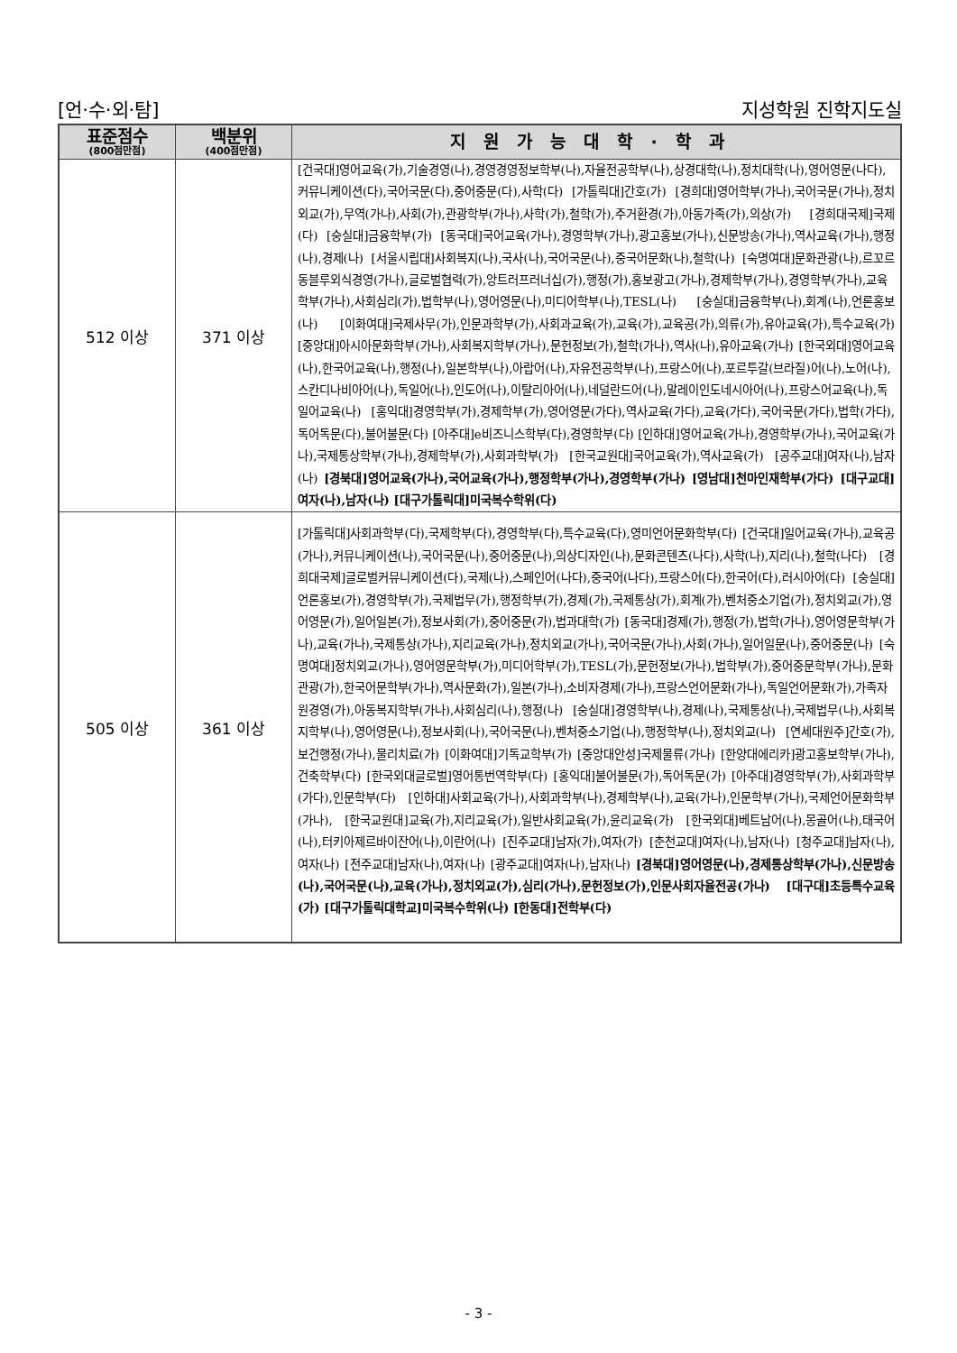[언·수·외·탐] 지성학원 진학지도실
| 표준점수 (800점만점) | 백분위 (400점만점) | 지원가능대학·학과 |
| --- | --- | --- |
| 512 이상 | 371 이상 | [건국대]영어교육(가),기술경영(나),경영경영정보학부(나),자율전공학부(나),상경대학(나),정치대학(나),영어영문(나다),커뮤니케이션(다),국어국문(다),중어중문(다),사학(다) [가톨릭대]간호(가) [경희대]영어학부(가나),국어국문(가나),정치외교(가),무역(가나),사회(가),관광학부(가나),사학(가),철학(가),주거환경(가),아동가족(가),의상(가) [경희대국제]국제(다) [숭실대]금융학부(가) [동국대]국어교육(가나),경영학부(가나),광고홍보(가나),신문방송(가나),역사교육(가나),행정(나),경제(나) [서울시립대]사회복지(나),국사(나),국어국문(나),중국어문화(나),철학(나) [숙명여대]문화관광(나),르꼬르동블루외식경영(가나),글로벌협력(가),앙트러프러너십(가),행정(가),홍보광고(가나),경제학부(가나),경영학부(가나),교육학부(가나),사회심리(가),법학부(나),영어영문(나),미디어학부(나),TESL(나) [숭실대]금융학부(나),회계(나),언론홍보(나) [이화여대]국제사무(가),인문과학부(가),사회과교육(가),교육(가),교육공(가),의류(가),유아교육(가),특수교육(가) [중앙대]아시아문화학부(가나),사회복지학부(가나),문헌정보(가),철학(가나),역사(나),유아교육(가나) [한국외대]영어교육(나),한국어교육(나),행정(나),일본학부(나),아랍어(나),자유전공학부(나),프랑스어(나),포르투갈(브라질)어(나),노어(나),스칸디나비아어(나),독일어(나),인도어(나),이탈리아어(나),네덜란드어(나),말레이인도네시아어(나),프랑스어교육(나),독일어교육(나) [홍익대]경영학부(가),경제학부(가),영어영문(가다),역사교육(가다),교육(가다),국어국문(가다),법학(가다),독어독문(다),불어불문(다) [아주대]e비즈니스학부(다),경영학부(다) [인하대]영어교육(가나),경영학부(가나),국어교육(가나),국제통상학부(가나),경제학부(가),사회과학부(가) [한국교원대]국어교육(가),역사교육(가) [공주교대]여자(나),남자(나) [경북대]영어교육(가나),국어교육(가나),행정학부(가나),경영학부(가나) [영남대]천마인재학부(가다) [대구교대]여자(나),남자(나) [대구가톨릭대]미국복수학위(다) |
| 505 이상 | 361 이상 | [가톨릭대]사회과학부(다),국제학부(다),경영학부(다),특수교육(다),영미언어문화학부(다) [건국대]일어교육(가나),교육공(가나),커뮤니케이션(나),국어국문(나),중어중문(나),의상디자인(나),문화콘텐츠(나다),사학(나),지리(나),철학(나다) [경희대국제]글로벌커뮤니케이션(다),국제(나),스페인어(나다),중국어(나다),프랑스어(다),한국어(다),러시아어(다) [숭실대]언론홍보(가),경영학부(가),국제법무(가),행정학부(가),경제(가),국제통상(가),회계(가),벤처중소기업(가),정치외교(가),영어영문(가),일어일본(가),정보사회(가),중어중문(가),법과대학(가) [동국대]경제(가),행정(가),법학(가나),영어영문학부(가나),교육(가나),국제통상(가나),지리교육(가나),정치외교(가나),국어국문(가나),사회(가나),일어일문(나),중어중문(나) [숙명여대]정치외교(가나),영어영문학부(가),미디어학부(가),TESL(가),문헌정보(가나),법학부(가),중어중문학부(가나),문화관광(가),한국어문학부(가나),역사문화(가),일본(가나),소비자경제(가나),프랑스언어문화(가나),독일언어문화(가),가족자원경영(가),아동복지학부(가나),사회심리(나),행정(나) [숭실대]경영학부(나),경제(나),국제통상(나),국제법무(나),사회복지학부(나),영어영문(나),정보사회(나),국어국문(나),벤처중소기업(나),행정학부(나),정치외교(나) [연세대원주]간호(가),보건행정(가나),물리치료(가) [이화여대]기독교학부(가) [중앙대안성]국제물류(가나) [한양대에리카]광고홍보학부(가나),건축학부(다) [한국외대글로벌]영어통번역학부(다) [홍익대]불어불문(가),독어독문(가) [아주대]경영학부(가),사회과학부(가다),인문학부(다) [인하대]사회교육(가나),사회과학부(나),경제학부(나),교육(가나),인문학부(가나),국제언어문화학부(가나), [한국교원대]교육(가),지리교육(가),일반사회교육(가),윤리교육(가) [한국외대]베트남어(나),몽골어(나),태국어(나),터키아제르바이잔어(나),이란어(나) [진주교대]남자(가),여자(가) [춘천교대]여자(나),남자(나) [청주교대]남자(나),여자(나) [전주교대]남자(나),여자(나) [광주교대]여자(나),남자(나) [경북대]영어영문(나),경제통상학부(가나),신문방송(나),국어국문(나),교육(가나),정치외교(가),심리(가나),문헌정보(가),인문사회자율전공(가나) [대구대]초등특수교육(가) [대구가톨릭대학교]미국복수학위(나) [한동대]전학부(다) |
- 3 -